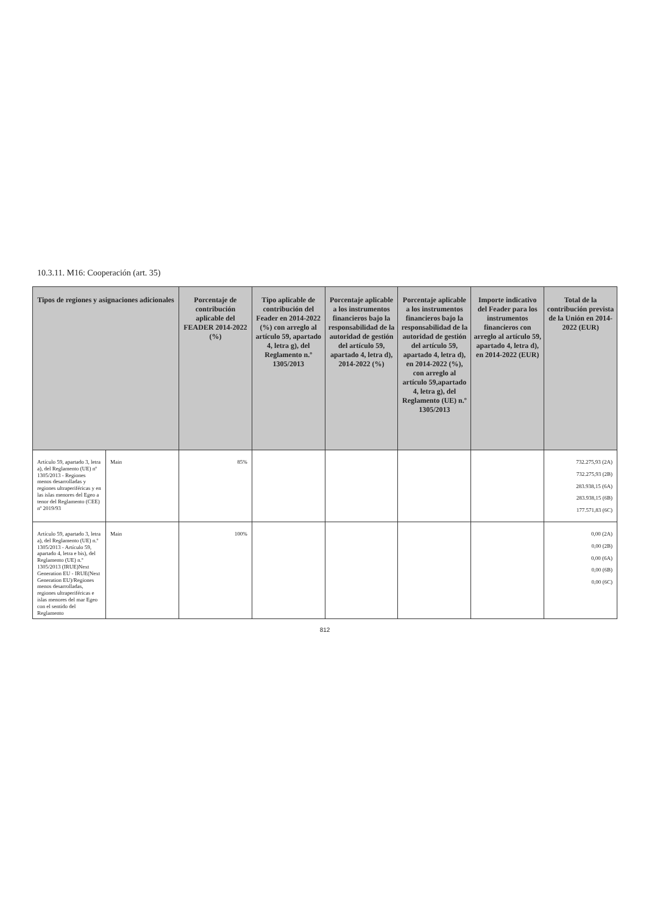10.3.11. M16: Cooperación (art. 35)
| Tipos de regiones y asignaciones adicionales | | Porcentaje de contribución aplicable del FEADER 2014-2022 (%) | Tipo aplicable de contribución del Feader en 2014-2022 (%) con arreglo al artículo 59, apartado 4, letra g), del Reglamento n.º 1305/2013 | Porcentaje aplicable a los instrumentos financieros bajo la responsabilidad de la autoridad de gestión del artículo 59, apartado 4, letra d), 2014-2022 (%) | Porcentaje aplicable a los instrumentos financieros bajo la responsabilidad de la autoridad de gestión del artículo 59, apartado 4, letra d), en 2014-2022 (%), con arreglo al artículo 59,apartado 4, letra g), del Reglamento (UE) n.º 1305/2013 | Importe indicativo del Feader para los instrumentos financieros con arreglo al artículo 59, apartado 4, letra d), en 2014-2022 (EUR) | Total de la contribución prevista de la Unión en 2014-2022 (EUR) |
| --- | --- | --- | --- | --- | --- | --- | --- |
| Artículo 59, apartado 3, letra a), del Reglamento (UE) nº 1305/2013 - Regiones menos desarrolladas y regiones ultraperiféricas y en las islas menores del Egeo a tenor del Reglamento (CEE) nº 2019/93 | Main | 85% | | | | | 732.275,93 (2A) 732.275,93 (2B) 283.938,15 (6A) 283.938,15 (6B) 177.571,83 (6C) |
| Artículo 59, apartado 3, letra a), del Reglamento (UE) n.º 1305/2013 - Artículo 59, apartado 4, letra e bis), del Reglamento (UE) n.º 1305/2013 (IRUE)Next Generation EU - IRUE(Next Generation EU)/Regiones menos desarrolladas, regiones ultraperiféricas e islas menores del mar Egeo con el sentido del Reglamento | Main | 100% | | | | | 0,00 (2A) 0,00 (2B) 0,00 (6A) 0,00 (6B) 0,00 (6C) |
812